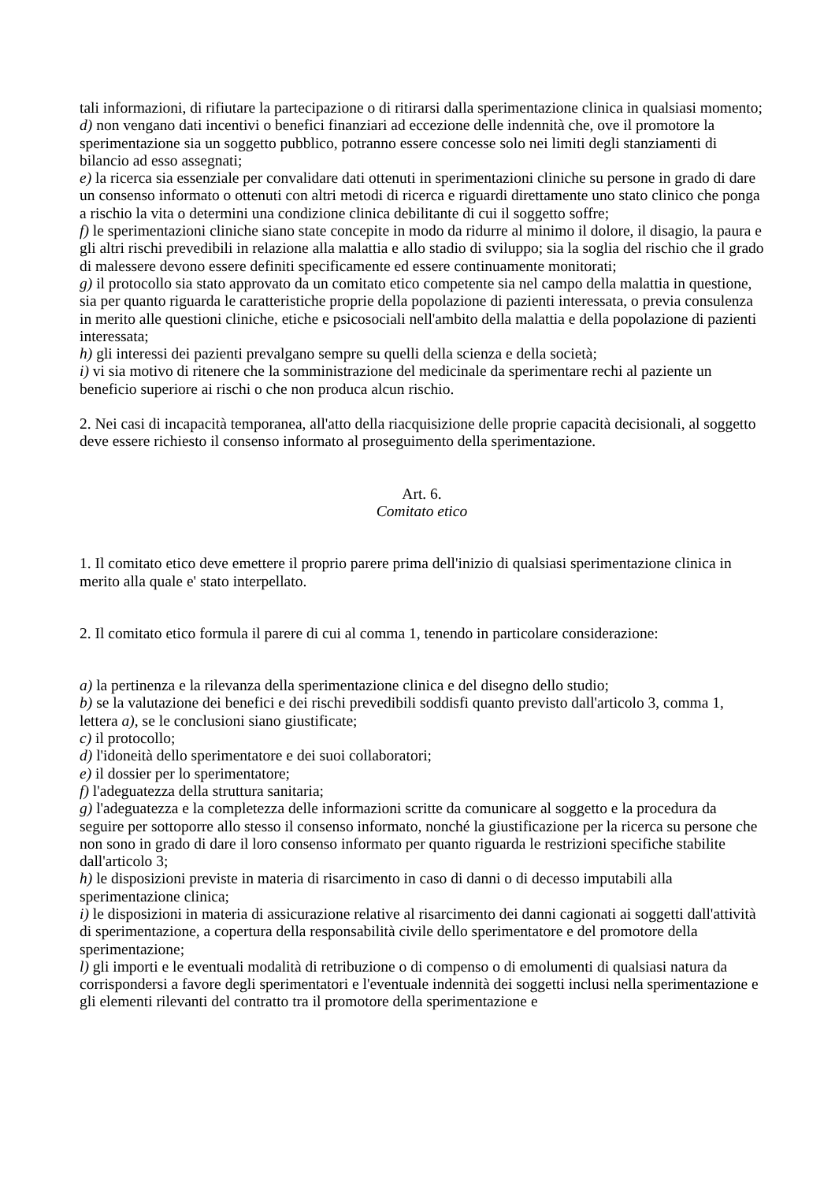tali informazioni, di rifiutare la partecipazione o di ritirarsi dalla sperimentazione clinica in qualsiasi momento;
d) non vengano dati incentivi o benefici finanziari ad eccezione delle indennità che, ove il promotore la sperimentazione sia un soggetto pubblico, potranno essere concesse solo nei limiti degli stanziamenti di bilancio ad esso assegnati;
e) la ricerca sia essenziale per convalidare dati ottenuti in sperimentazioni cliniche su persone in grado di dare un consenso informato o ottenuti con altri metodi di ricerca e riguardi direttamente uno stato clinico che ponga a rischio la vita o determini una condizione clinica debilitante di cui il soggetto soffre;
f) le sperimentazioni cliniche siano state concepite in modo da ridurre al minimo il dolore, il disagio, la paura e gli altri rischi prevedibili in relazione alla malattia e allo stadio di sviluppo; sia la soglia del rischio che il grado di malessere devono essere definiti specificamente ed essere continuamente monitorati;
g) il protocollo sia stato approvato da un comitato etico competente sia nel campo della malattia in questione, sia per quanto riguarda le caratteristiche proprie della popolazione di pazienti interessata, o previa consulenza in merito alle questioni cliniche, etiche e psicosociali nell'ambito della malattia e della popolazione di pazienti interessata;
h) gli interessi dei pazienti prevalgano sempre su quelli della scienza e della società;
i) vi sia motivo di ritenere che la somministrazione del medicinale da sperimentare rechi al paziente un beneficio superiore ai rischi o che non produca alcun rischio.
2. Nei casi di incapacità temporanea, all'atto della riacquisizione delle proprie capacità decisionali, al soggetto deve essere richiesto il consenso informato al proseguimento della sperimentazione.
Art. 6.
Comitato etico
1. Il comitato etico deve emettere il proprio parere prima dell'inizio di qualsiasi sperimentazione clinica in merito alla quale e' stato interpellato.
2. Il comitato etico formula il parere di cui al comma 1, tenendo in particolare considerazione:
a) la pertinenza e la rilevanza della sperimentazione clinica e del disegno dello studio;
b) se la valutazione dei benefici e dei rischi prevedibili soddisfi quanto previsto dall'articolo 3, comma 1, lettera a), se le conclusioni siano giustificate;
c) il protocollo;
d) l'idoneità dello sperimentatore e dei suoi collaboratori;
e) il dossier per lo sperimentatore;
f) l'adeguatezza della struttura sanitaria;
g) l'adeguatezza e la completezza delle informazioni scritte da comunicare al soggetto e la procedura da seguire per sottoporre allo stesso il consenso informato, nonché la giustificazione per la ricerca su persone che non sono in grado di dare il loro consenso informato per quanto riguarda le restrizioni specifiche stabilite dall'articolo 3;
h) le disposizioni previste in materia di risarcimento in caso di danni o di decesso imputabili alla sperimentazione clinica;
i) le disposizioni in materia di assicurazione relative al risarcimento dei danni cagionati ai soggetti dall'attività di sperimentazione, a copertura della responsabilità civile dello sperimentatore e del promotore della sperimentazione;
l) gli importi e le eventuali modalità di retribuzione o di compenso o di emolumenti di qualsiasi natura da corrispondersi a favore degli sperimentatori e l'eventuale indennità dei soggetti inclusi nella sperimentazione e gli elementi rilevanti del contratto tra il promotore della sperimentazione e